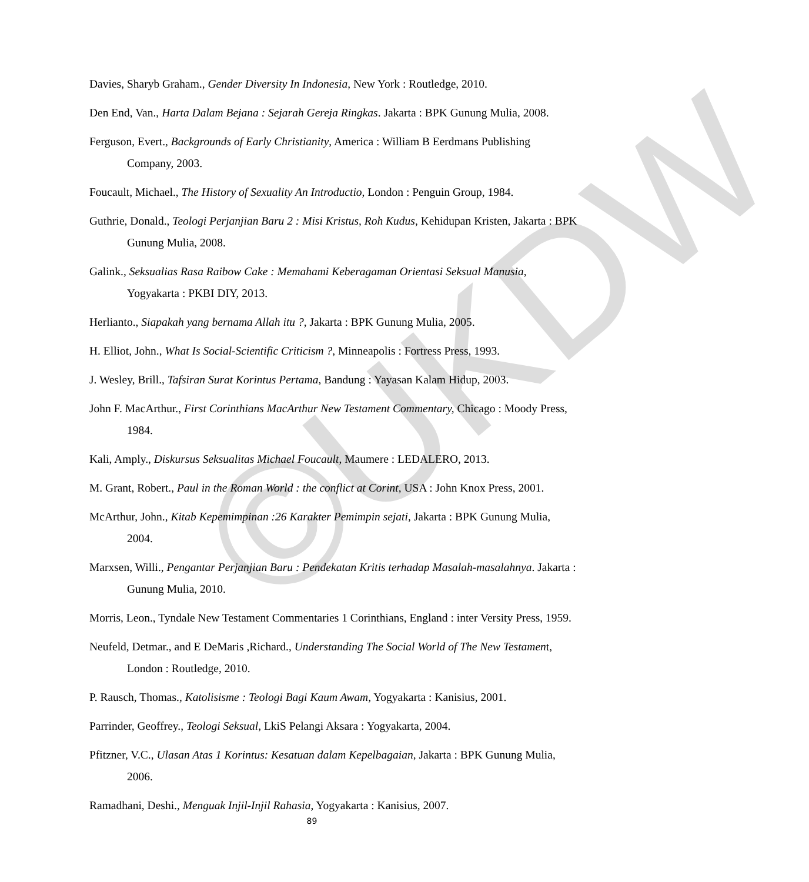©UKDW
Davies, Sharyb Graham., Gender Diversity In Indonesia, New York : Routledge, 2010.
Den End, Van., Harta Dalam Bejana : Sejarah Gereja Ringkas. Jakarta : BPK Gunung Mulia, 2008.
Ferguson, Evert., Backgrounds of Early Christianity, America : William B Eerdmans Publishing Company, 2003.
Foucault, Michael., The History of Sexuality An Introductio, London : Penguin Group, 1984.
Guthrie, Donald., Teologi Perjanjian Baru 2 : Misi Kristus, Roh Kudus, Kehidupan Kristen, Jakarta : BPK Gunung Mulia, 2008.
Galink., Seksualias Rasa Raibow Cake : Memahami Keberagaman Orientasi Seksual Manusia, Yogyakarta : PKBI DIY, 2013.
Herlianto., Siapakah yang bernama Allah itu ?, Jakarta : BPK Gunung Mulia, 2005.
H. Elliot, John., What Is Social-Scientific Criticism ?, Minneapolis : Fortress Press, 1993.
J. Wesley, Brill., Tafsiran Surat Korintus Pertama, Bandung : Yayasan Kalam Hidup, 2003.
John F. MacArthur., First Corinthians MacArthur New Testament Commentary, Chicago : Moody Press, 1984.
Kali, Amply., Diskursus Seksualitas Michael Foucault, Maumere : LEDALERO, 2013.
M. Grant, Robert., Paul in the Roman World : the conflict at Corint, USA : John Knox Press, 2001.
McArthur, John., Kitab Kepemimpinan :26 Karakter Pemimpin sejati, Jakarta : BPK Gunung Mulia, 2004.
Marxsen, Willi., Pengantar Perjanjian Baru : Pendekatan Kritis terhadap Masalah-masalahnya. Jakarta : Gunung Mulia, 2010.
Morris, Leon., Tyndale New Testament Commentaries 1 Corinthians, England : inter Versity Press, 1959.
Neufeld, Detmar., and E DeMaris ,Richard., Understanding The Social World of The New Testament, London : Routledge, 2010.
P. Rausch, Thomas., Katolisisme : Teologi Bagi Kaum Awam, Yogyakarta : Kanisius, 2001.
Parrinder, Geoffrey., Teologi Seksual, LkiS Pelangi Aksara : Yogyakarta, 2004.
Pfitzner, V.C., Ulasan Atas 1 Korintus: Kesatuan dalam Kepelbagaian, Jakarta : BPK Gunung Mulia, 2006.
Ramadhani, Deshi., Menguak Injil-Injil Rahasia, Yogyakarta : Kanisius, 2007.
89